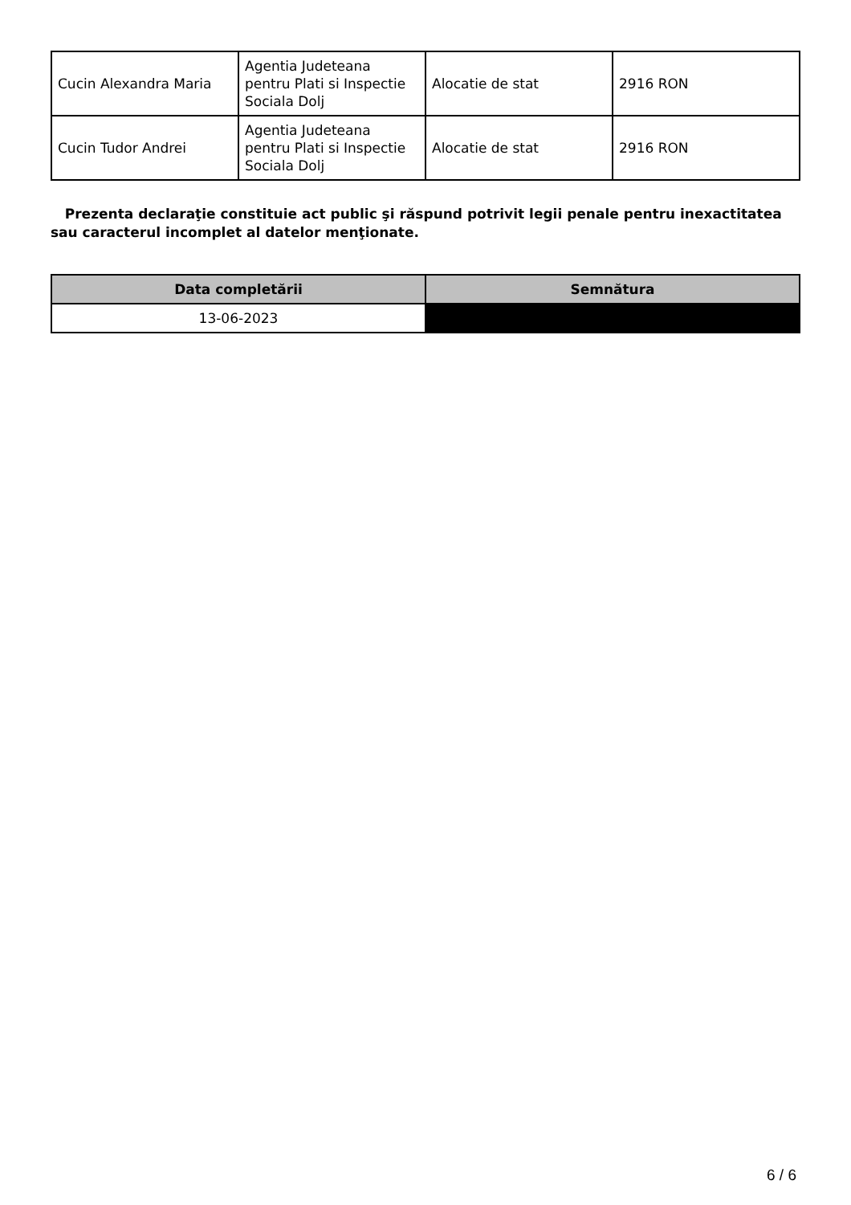| Cucin Alexandra Maria | Agentia Judeteana pentru Plati si Inspectie Sociala Dolj | Alocatie de stat | 2916 RON |
| Cucin Tudor Andrei | Agentia Judeteana pentru Plati si Inspectie Sociala Dolj | Alocatie de stat | 2916 RON |
Prezenta declaraţie constituie act public şi răspund potrivit legii penale pentru inexactitatea sau caracterul incomplet al datelor menţionate.
| Data completării | Semnătura |
| --- | --- |
| 13-06-2023 | |
6 / 6